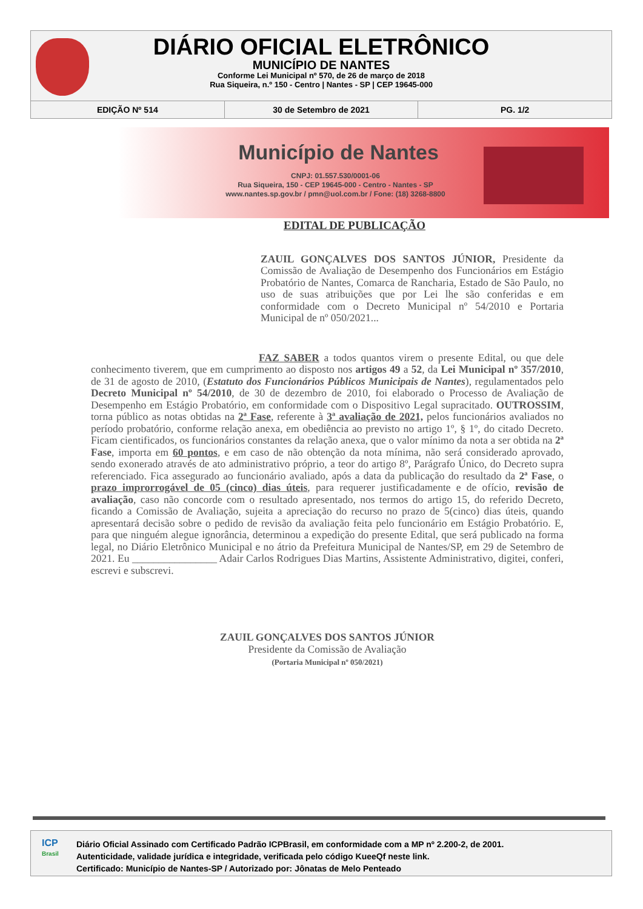DIÁRIO OFICIAL ELETRÔNICO
MUNICÍPIO DE NANTES
Conforme Lei Municipal nº 570, de 26 de março de 2018
Rua Siqueira, n.º 150 - Centro | Nantes - SP | CEP 19645-000
EDIÇÃO Nº 514 30 de Setembro de 2021 PG. 1/2
Município de Nantes
CNPJ: 01.557.530/0001-06
Rua Siqueira, 150 - CEP 19645-000 - Centro - Nantes - SP
www.nantes.sp.gov.br / pmn@uol.com.br / Fone: (18) 3268-8800
EDITAL DE PUBLICAÇÃO
ZAUIL GONÇALVES DOS SANTOS JÚNIOR, Presidente da Comissão de Avaliação de Desempenho dos Funcionários em Estágio Probatório de Nantes, Comarca de Rancharia, Estado de São Paulo, no uso de suas atribuições que por Lei lhe são conferidas e em conformidade com o Decreto Municipal nº 54/2010 e Portaria Municipal de nº 050/2021...
FAZ SABER a todos quantos virem o presente Edital, ou que dele conhecimento tiverem, que em cumprimento ao disposto nos artigos 49 a 52, da Lei Municipal nº 357/2010, de 31 de agosto de 2010, (Estatuto dos Funcionários Públicos Municipais de Nantes), regulamentados pelo Decreto Municipal nº 54/2010, de 30 de dezembro de 2010, foi elaborado o Processo de Avaliação de Desempenho em Estágio Probatório, em conformidade com o Dispositivo Legal supracitado. OUTROSSIM, torna público as notas obtidas na 2ª Fase, referente à 3ª avaliação de 2021, pelos funcionários avaliados no período probatório, conforme relação anexa, em obediência ao previsto no artigo 1º, § 1º, do citado Decreto. Ficam cientificados, os funcionários constantes da relação anexa, que o valor mínimo da nota a ser obtida na 2ª Fase, importa em 60 pontos, e em caso de não obtenção da nota mínima, não será considerado aprovado, sendo exonerado através de ato administrativo próprio, a teor do artigo 8º, Parágrafo Único, do Decreto supra referenciado. Fica assegurado ao funcionário avaliado, após a data da publicação do resultado da 2ª Fase, o prazo improrrogável de 05 (cinco) dias úteis, para requerer justificadamente e de ofício, revisão de avaliação, caso não concorde com o resultado apresentado, nos termos do artigo 15, do referido Decreto, ficando a Comissão de Avaliação, sujeita a apreciação do recurso no prazo de 5(cinco) dias úteis, quando apresentará decisão sobre o pedido de revisão da avaliação feita pelo funcionário em Estágio Probatório. E, para que ninguém alegue ignorância, determinou a expedição do presente Edital, que será publicado na forma legal, no Diário Eletrônico Municipal e no átrio da Prefeitura Municipal de Nantes/SP, em 29 de Setembro de 2021. Eu ________________ Adair Carlos Rodrigues Dias Martins, Assistente Administrativo, digitei, conferi, escrevi e subscrevi.
ZAUIL GONÇALVES DOS SANTOS JÚNIOR
Presidente da Comissão de Avaliação
(Portaria Municipal nº 050/2021)
ICP
Brasil
Diário Oficial Assinado com Certificado Padrão ICPBrasil, em conformidade com a MP nº 2.200-2, de 2001.
Autenticidade, validade jurídica e integridade, verificada pelo código KueeQf neste link.
Certificado: Município de Nantes-SP / Autorizado por: Jônatas de Melo Penteado